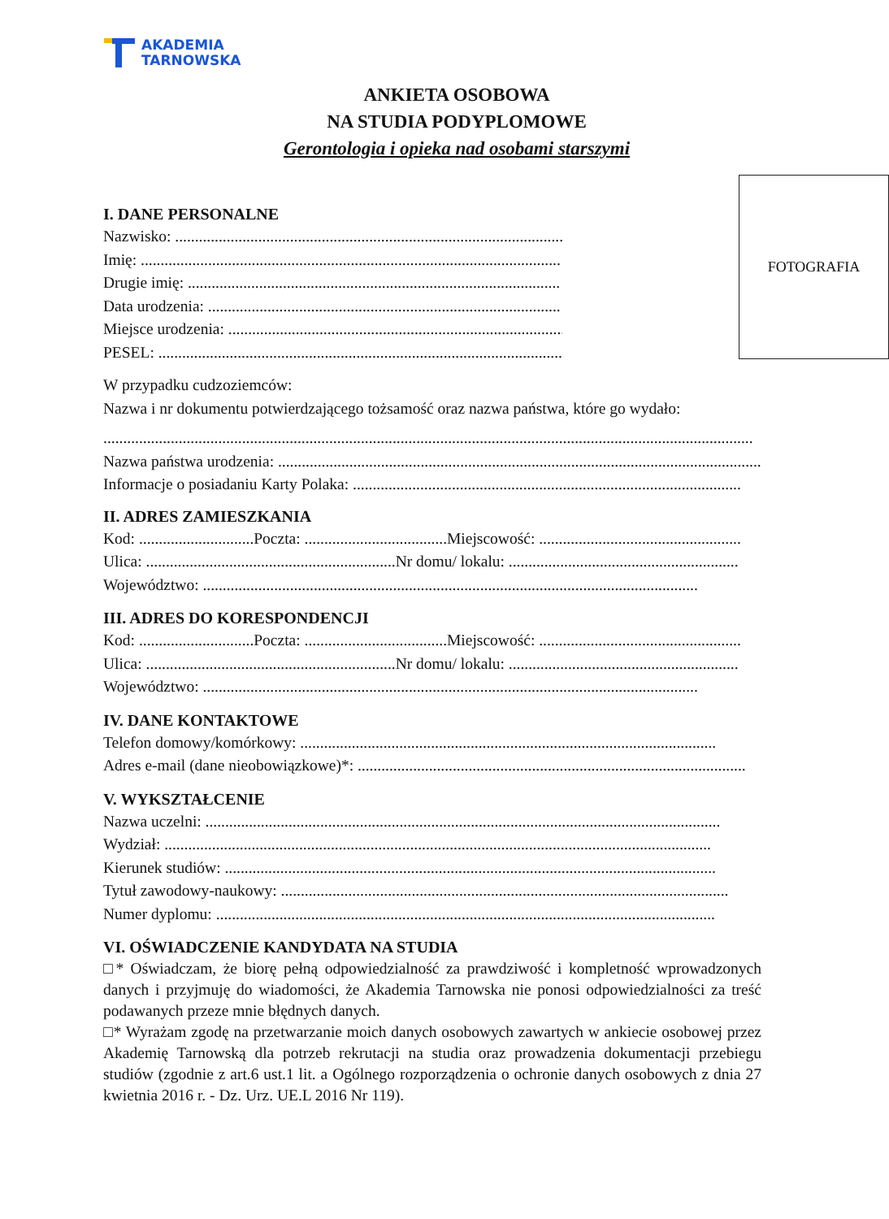AKADEMIA
TARNOWSKA
ANKIETA OSOBOWA
NA STUDIA PODYPLOMOWE
Gerontologia i opieka nad osobami starszymi
FOTOGRAFIA
I. DANE PERSONALNE
Nazwisko: ..................................................................................................
Imię: ..........................................................................................................
Drugie imię: ..............................................................................................
Data urodzenia: .........................................................................................
Miejsce urodzenia: ......................................................................................
PESEL: ......................................................................................................
W przypadku cudzoziemców:
Nazwa i nr dokumentu potwierdzającego tożsamość oraz nazwa państwa, które go wydało:
....................................................................................................................................................................
Nazwa państwa urodzenia: ..............................................................................................................................
Informacje o posiadaniu Karty Polaka: ..................................................................................................
II. ADRES ZAMIESZKANIA
Kod: .............................Poczta: ....................................Miejscowość: ...................................................
Ulica: ...............................................................Nr domu/ lokalu: ..........................................................
Województwo: .............................................................................................................................
III. ADRES DO KORESPONDENCJI
Kod: .............................Poczta: ....................................Miejscowość: ...................................................
Ulica: ...............................................................Nr domu/ lokalu: ..........................................................
Województwo: .............................................................................................................................
IV. DANE KONTAKTOWE
Telefon domowy/komórkowy: .........................................................................................................
Adres e-mail (dane nieobowiązkowe)*: ..................................................................................................
V. WYKSZTAŁCENIE
Nazwa uczelni: ..................................................................................................................................
Wydział: ..........................................................................................................................................
Kierunek studiów: ............................................................................................................................
Tytuł zawodowy-naukowy: .................................................................................................................
Numer dyplomu: ..............................................................................................................................
VI. OŚWIADCZENIE KANDYDATA NA STUDIA
□* Oświadczam, że biorę pełną odpowiedzialność za prawdziwość i kompletność wprowadzonych danych i przyjmuję do wiadomości, że Akademia Tarnowska nie ponosi odpowiedzialności za treść podawanych przeze mnie błędnych danych.
□* Wyrażam zgodę na przetwarzanie moich danych osobowych zawartych w ankiecie osobowej przez Akademię Tarnowską dla potrzeb rekrutacji na studia oraz prowadzenia dokumentacji przebiegu studiów (zgodnie z art.6 ust.1 lit. a Ogólnego rozporządzenia o ochronie danych osobowych z dnia 27 kwietnia 2016 r. - Dz. Urz. UE.L 2016 Nr 119).